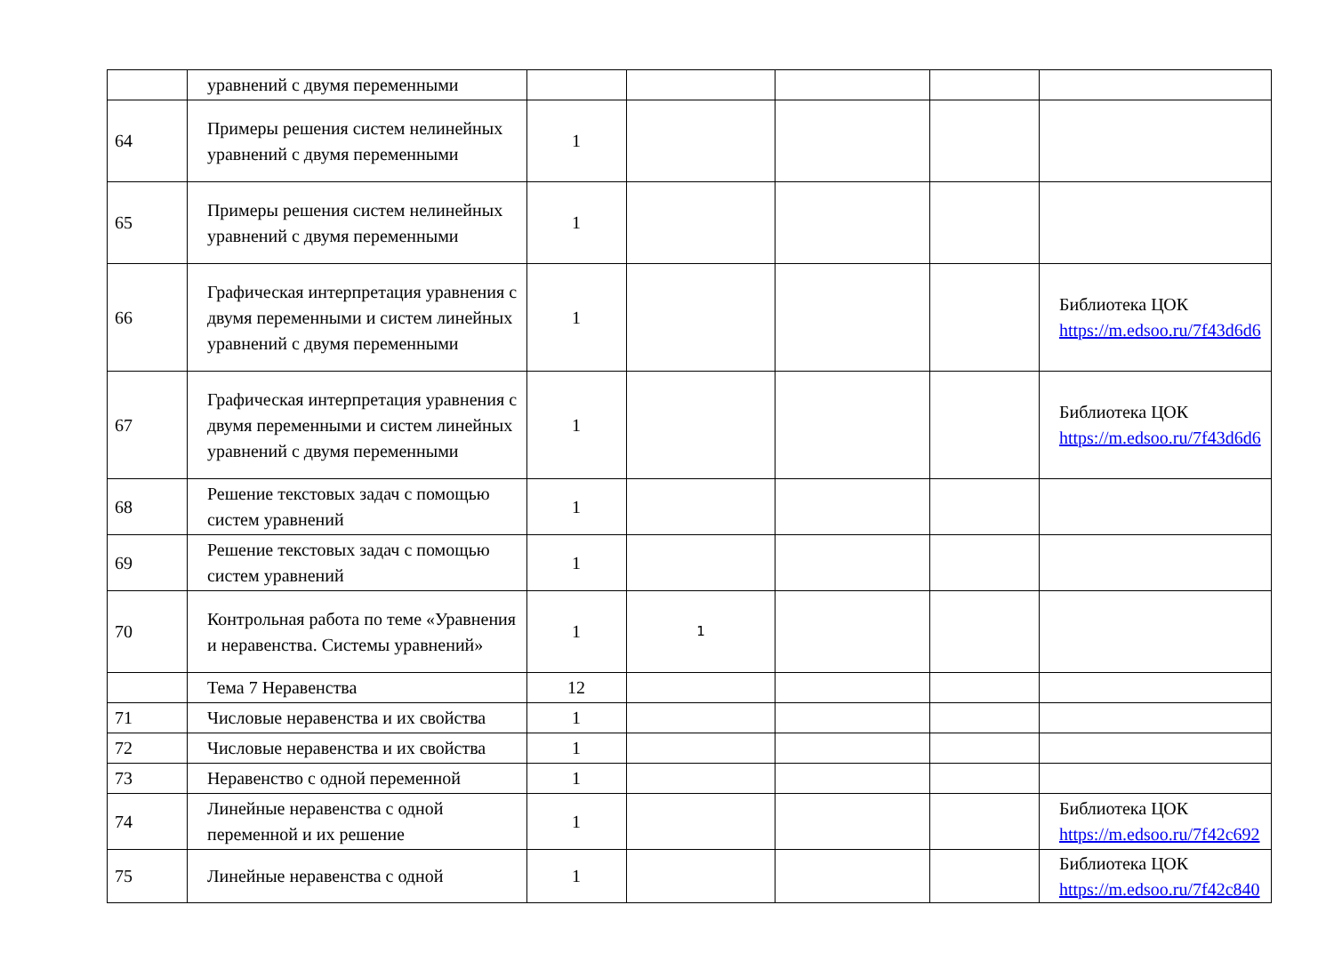| | уравнений с двумя переменными | | | | | |
| 64 | Примеры решения систем нелинейных уравнений с двумя переменными | 1 | | | | |
| 65 | Примеры решения систем нелинейных уравнений с двумя переменными | 1 | | | | |
| 66 | Графическая интерпретация уравнения с двумя переменными и систем линейных уравнений с двумя переменными | 1 | | | | Библиотека ЦОК https://m.edsoo.ru/7f43d6d6 |
| 67 | Графическая интерпретация уравнения с двумя переменными и систем линейных уравнений с двумя переменными | 1 | | | | Библиотека ЦОК https://m.edsoo.ru/7f43d6d6 |
| 68 | Решение текстовых задач с помощью систем уравнений | 1 | | | | |
| 69 | Решение текстовых задач с помощью систем уравнений | 1 | | | | |
| 70 | Контрольная работа по теме «Уравнения и неравенства. Системы уравнений» | 1 | 1 | | | |
| | Тема 7 Неравенства | 12 | | | | |
| 71 | Числовые неравенства и их свойства | 1 | | | | |
| 72 | Числовые неравенства и их свойства | 1 | | | | |
| 73 | Неравенство с одной переменной | 1 | | | | |
| 74 | Линейные неравенства с одной переменной и их решение | 1 | | | | Библиотека ЦОК https://m.edsoo.ru/7f42c692 |
| 75 | Линейные неравенства с одной | 1 | | | | Библиотека ЦОК https://m.edsoo.ru/7f42c840 |